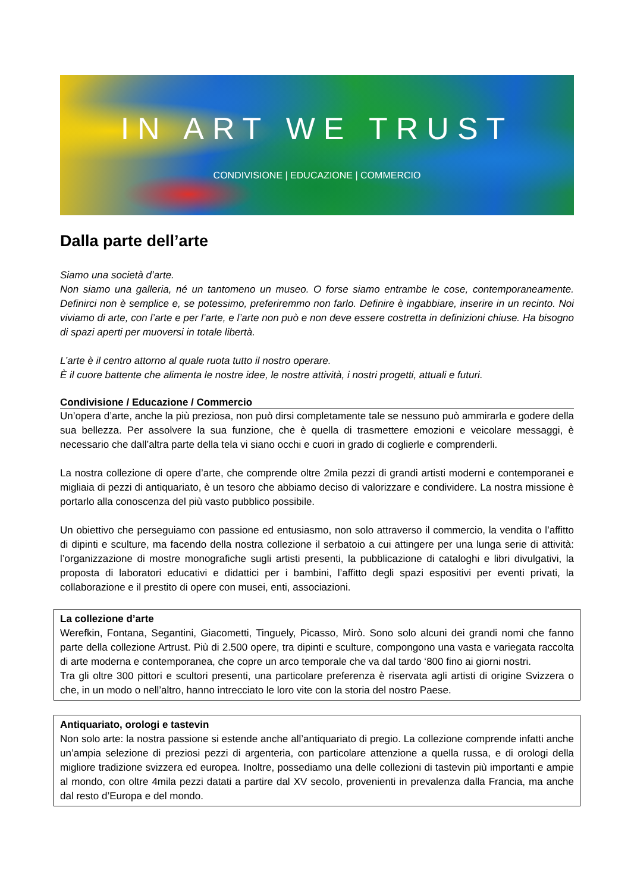IN ART WE TRUST
CONDIVISIONE | EDUCAZIONE | COMMERCIO
Dalla parte dell’arte
Siamo una società d’arte.
Non siamo una galleria, né un tantomeno un museo. O forse siamo entrambe le cose, contemporaneamente. Definirci non è semplice e, se potessimo, preferiremmo non farlo. Definire è ingabbiare, inserire in un recinto. Noi viviamo di arte, con l’arte e per l’arte, e l’arte non può e non deve essere costretta in definizioni chiuse. Ha bisogno di spazi aperti per muoversi in totale libertà.
L’arte è il centro attorno al quale ruota tutto il nostro operare.
È il cuore battente che alimenta le nostre idee, le nostre attività, i nostri progetti, attuali e futuri.
Condivisione / Educazione / Commercio
Un’opera d’arte, anche la più preziosa, non può dirsi completamente tale se nessuno può ammirarla e godere della sua bellezza. Per assolvere la sua funzione, che è quella di trasmettere emozioni e veicolare messaggi, è necessario che dall’altra parte della tela vi siano occhi e cuori in grado di coglierle e comprenderli.
La nostra collezione di opere d’arte, che comprende oltre 2mila pezzi di grandi artisti moderni e contemporanei e migliaia di pezzi di antiquariato, è un tesoro che abbiamo deciso di valorizzare e condividere. La nostra missione è portarlo alla conoscenza del più vasto pubblico possibile.
Un obiettivo che perseguiamo con passione ed entusiasmo, non solo attraverso il commercio, la vendita o l’affitto di dipinti e sculture, ma facendo della nostra collezione il serbatoio a cui attingere per una lunga serie di attività: l’organizzazione di mostre monografiche sugli artisti presenti, la pubblicazione di cataloghi e libri divulgativi, la proposta di laboratori educativi e didattici per i bambini, l’affitto degli spazi espositivi per eventi privati, la collaborazione e il prestito di opere con musei, enti, associazioni.
La collezione d’arte
Werefkin, Fontana, Segantini, Giacometti, Tinguely, Picasso, Mirò. Sono solo alcuni dei grandi nomi che fanno parte della collezione Artrust. Più di 2.500 opere, tra dipinti e sculture, compongono una vasta e variegata raccolta di arte moderna e contemporanea, che copre un arco temporale che va dal tardo ‘800 fino ai giorni nostri.
Tra gli oltre 300 pittori e scultori presenti, una particolare preferenza è riservata agli artisti di origine Svizzera o che, in un modo o nell’altro, hanno intrecciato le loro vite con la storia del nostro Paese.
Antiquariato, orologi e tastevin
Non solo arte: la nostra passione si estende anche all’antiquariato di pregio. La collezione comprende infatti anche un’ampia selezione di preziosi pezzi di argenteria, con particolare attenzione a quella russa, e di orologi della migliore tradizione svizzera ed europea. Inoltre, possediamo una delle collezioni di tastevin più importanti e ampie al mondo, con oltre 4mila pezzi datati a partire dal XV secolo, provenienti in prevalenza dalla Francia, ma anche dal resto d’Europa e del mondo.